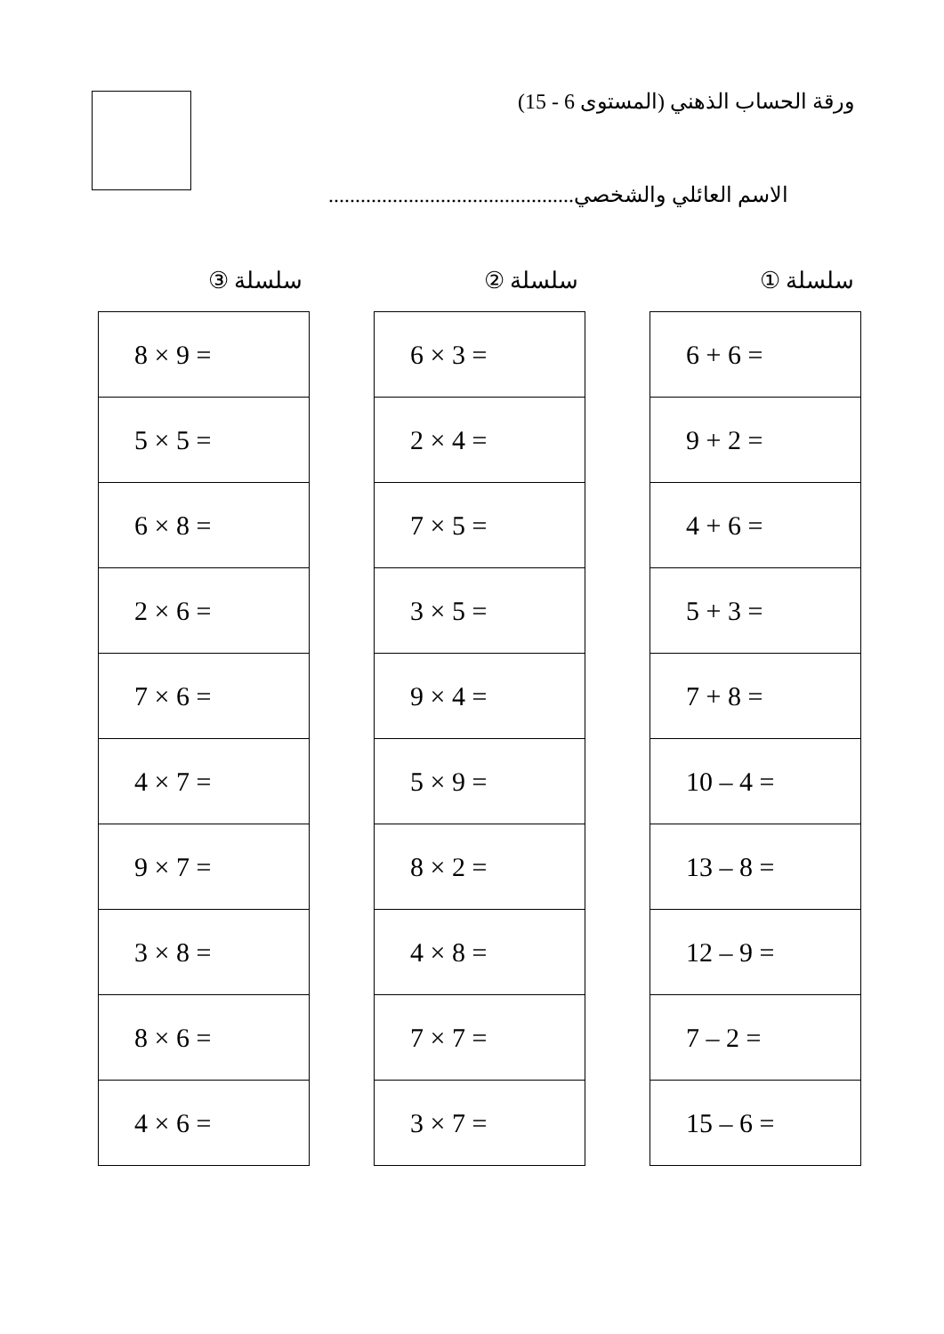ورقة الحساب الذهني (المستوى 6 - 15)
الاسم العائلي والشخصي..............................................
سلسلة ①
| 6 + 6 = |
| 9 + 2 = |
| 4 + 6 = |
| 5 + 3 = |
| 7 + 8 = |
| 10 – 4 = |
| 13 – 8 = |
| 12 – 9 = |
| 7 – 2 = |
| 15 – 6 = |
سلسلة ②
| 6 × 3 = |
| 2 × 4 = |
| 7 × 5 = |
| 3 × 5 = |
| 9 × 4 = |
| 5 × 9 = |
| 8 × 2 = |
| 4 × 8 = |
| 7 × 7 = |
| 3 × 7 = |
سلسلة ③
| 8 × 9 = |
| 5 × 5 = |
| 6 × 8 = |
| 2 × 6 = |
| 7 × 6 = |
| 4 × 7 = |
| 9 × 7 = |
| 3 × 8 = |
| 8 × 6 = |
| 4 × 6 = |